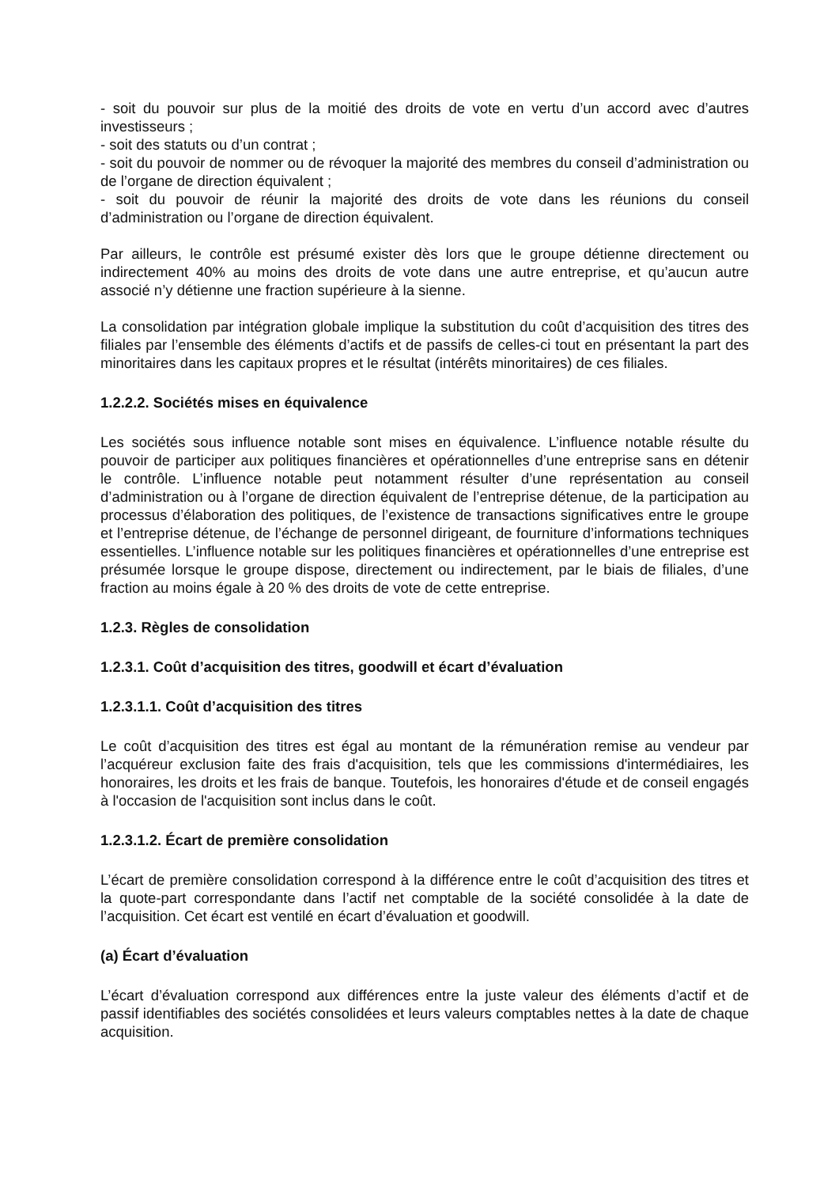- soit du pouvoir sur plus de la moitié des droits de vote en vertu d’un accord avec d’autres investisseurs ;
- soit des statuts ou d’un contrat ;
- soit du pouvoir de nommer ou de révoquer la majorité des membres du conseil d’administration ou de l’organe de direction équivalent ;
- soit du pouvoir de réunir la majorité des droits de vote dans les réunions du conseil d’administration ou l’organe de direction équivalent.
Par ailleurs, le contrôle est présumé exister dès lors que le groupe détienne directement ou indirectement 40% au moins des droits de vote dans une autre entreprise, et qu’aucun autre associé n’y détienne une fraction supérieure à la sienne.
La consolidation par intégration globale implique la substitution du coût d’acquisition des titres des filiales par l’ensemble des éléments d’actifs et de passifs de celles-ci tout en présentant la part des minoritaires dans les capitaux propres et le résultat (intérêts minoritaires) de ces filiales.
1.2.2.2. Sociétés mises en équivalence
Les sociétés sous influence notable sont mises en équivalence. L’influence notable résulte du pouvoir de participer aux politiques financières et opérationnelles d’une entreprise sans en détenir le contrôle. L’influence notable peut notamment résulter d’une représentation au conseil d’administration ou à l’organe de direction équivalent de l’entreprise détenue, de la participation au processus d’élaboration des politiques, de l’existence de transactions significatives entre le groupe et l’entreprise détenue, de l’échange de personnel dirigeant, de fourniture d’informations techniques essentielles. L’influence notable sur les politiques financières et opérationnelles d’une entreprise est présumée lorsque le groupe dispose, directement ou indirectement, par le biais de filiales, d’une fraction au moins égale à 20 % des droits de vote de cette entreprise.
1.2.3. Règles de consolidation
1.2.3.1. Coût d’acquisition des titres, goodwill et écart d’évaluation
1.2.3.1.1. Coût d’acquisition des titres
Le coût d’acquisition des titres est égal au montant de la rémunération remise au vendeur par l’acquéreur exclusion faite des frais d'acquisition, tels que les commissions d'intermédiaires, les honoraires, les droits et les frais de banque. Toutefois, les honoraires d'étude et de conseil engagés à l'occasion de l'acquisition sont inclus dans le coût.
1.2.3.1.2. Écart de première consolidation
L’écart de première consolidation correspond à la différence entre le coût d’acquisition des titres et la quote-part correspondante dans l’actif net comptable de la société consolidée à la date de l’acquisition. Cet écart est ventilé en écart d’évaluation et goodwill.
(a) Écart d’évaluation
L’écart d’évaluation correspond aux différences entre la juste valeur des éléments d’actif et de passif identifiables des sociétés consolidées et leurs valeurs comptables nettes à la date de chaque acquisition.